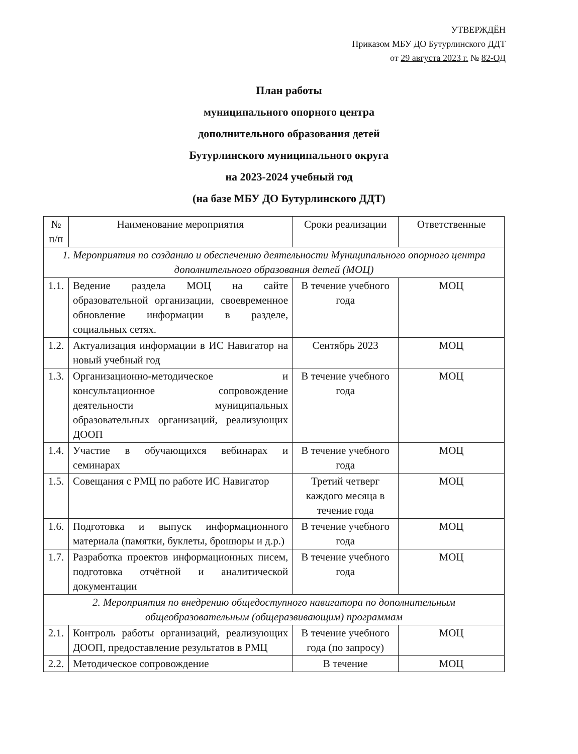УТВЕРЖДЁН
Приказом МБУ ДО Бутурлинского ДДТ
от 29 августа 2023 г. № 82-ОД
План работы
муниципального опорного центра
дополнительного образования детей
Бутурлинского муниципального округа
на 2023-2024 учебный год
(на базе МБУ ДО Бутурлинского ДДТ)
| № п/п | Наименование мероприятия | Сроки реализации | Ответственные |
| --- | --- | --- | --- |
| 1. Мероприятия по созданию и обеспечению деятельности Муниципального опорного центра дополнительного образования детей (МОЦ) | | | |
| 1.1. | Ведение раздела МОЦ на сайте образовательной организации, своевременное обновление информации в разделе, социальных сетях. | В течение учебного года | МОЦ |
| 1.2. | Актуализация информации в ИС Навигатор на новый учебный год | Сентябрь 2023 | МОЦ |
| 1.3. | Организационно-методическое и консультационное сопровождение деятельности муниципальных образовательных организаций, реализующих ДООП | В течение учебного года | МОЦ |
| 1.4. | Участие в обучающихся вебинарах и семинарах | В течение учебного года | МОЦ |
| 1.5. | Совещания с РМЦ по работе ИС Навигатор | Третий четверг каждого месяца в течение года | МОЦ |
| 1.6. | Подготовка и выпуск информационного материала (памятки, буклеты, брошюры и д.р.) | В течение учебного года | МОЦ |
| 1.7. | Разработка проектов информационных писем, подготовка отчётной и аналитической документации | В течение учебного года | МОЦ |
| 2. Мероприятия по внедрению общедоступного навигатора по дополнительным общеобразовательным (общеразвивающим) программам | | | |
| 2.1. | Контроль работы организаций, реализующих ДООП, предоставление результатов в РМЦ | В течение учебного года (по запросу) | МОЦ |
| 2.2. | Методическое сопровождение | В течение | МОЦ |